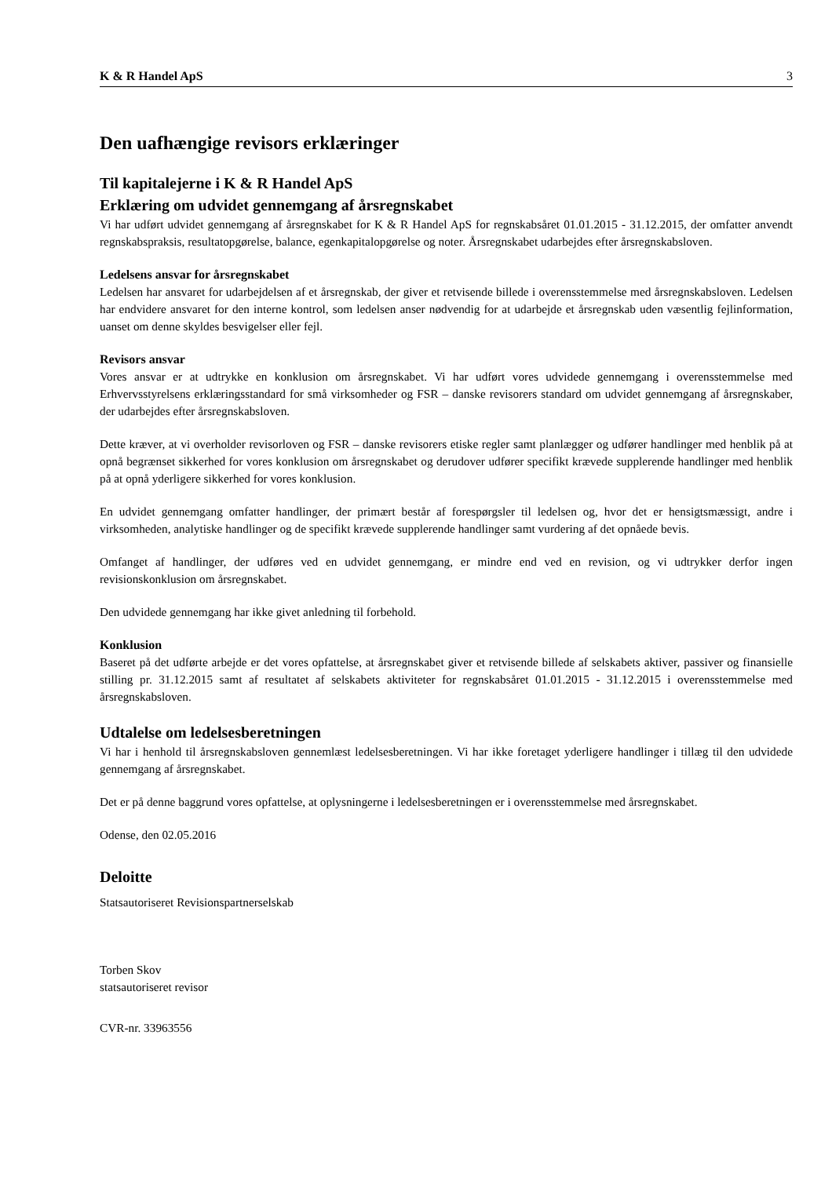K & R Handel ApS 3
Den uafhængige revisors erklæringer
Til kapitalejerne i K & R Handel ApS
Erklæring om udvidet gennemgang af årsregnskabet
Vi har udført udvidet gennemgang af årsregnskabet for K & R Handel ApS for regnskabsåret 01.01.2015 - 31.12.2015, der omfatter anvendt regnskabspraksis, resultatopgørelse, balance, egenkapitalopgørelse og noter. Årsregnskabet udarbejdes efter årsregnskabsloven.
Ledelsens ansvar for årsregnskabet
Ledelsen har ansvaret for udarbejdelsen af et årsregnskab, der giver et retvisende billede i overensstemmelse med årsregnskabsloven. Ledelsen har endvidere ansvaret for den interne kontrol, som ledelsen anser nødvendig for at udarbejde et årsregnskab uden væsentlig fejlinformation, uanset om denne skyldes besvigelser eller fejl.
Revisors ansvar
Vores ansvar er at udtrykke en konklusion om årsregnskabet. Vi har udført vores udvidede gennemgang i overensstemmelse med Erhvervsstyrelsens erklæringsstandard for små virksomheder og FSR – danske revisorers standard om udvidet gennemgang af årsregnskaber, der udarbejdes efter årsregnskabsloven.
Dette kræver, at vi overholder revisorloven og FSR – danske revisorers etiske regler samt planlægger og udfører handlinger med henblik på at opnå begrænset sikkerhed for vores konklusion om årsregnskabet og derudover udfører specifikt krævede supplerende handlinger med henblik på at opnå yderligere sikkerhed for vores konklusion.
En udvidet gennemgang omfatter handlinger, der primært består af forespørgsler til ledelsen og, hvor det er hensigtsmæssigt, andre i virksomheden, analytiske handlinger og de specifikt krævede supplerende handlinger samt vurdering af det opnåede bevis.
Omfanget af handlinger, der udføres ved en udvidet gennemgang, er mindre end ved en revision, og vi udtrykker derfor ingen revisionskonklusion om årsregnskabet.
Den udvidede gennemgang har ikke givet anledning til forbehold.
Konklusion
Baseret på det udførte arbejde er det vores opfattelse, at årsregnskabet giver et retvisende billede af selskabets aktiver, passiver og finansielle stilling pr. 31.12.2015 samt af resultatet af selskabets aktiviteter for regnskabsåret 01.01.2015 - 31.12.2015 i overensstemmelse med årsregnskabsloven.
Udtalelse om ledelsesberetningen
Vi har i henhold til årsregnskabsloven gennemlæst ledelsesberetningen. Vi har ikke foretaget yderligere handlinger i tillæg til den udvidede gennemgang af årsregnskabet.
Det er på denne baggrund vores opfattelse, at oplysningerne i ledelsesberetningen er i overensstemmelse med årsregnskabet.
Odense, den 02.05.2016
Deloitte
Statsautoriseret Revisionspartnerselskab
Torben Skov
statsautoriseret revisor
CVR-nr. 33963556